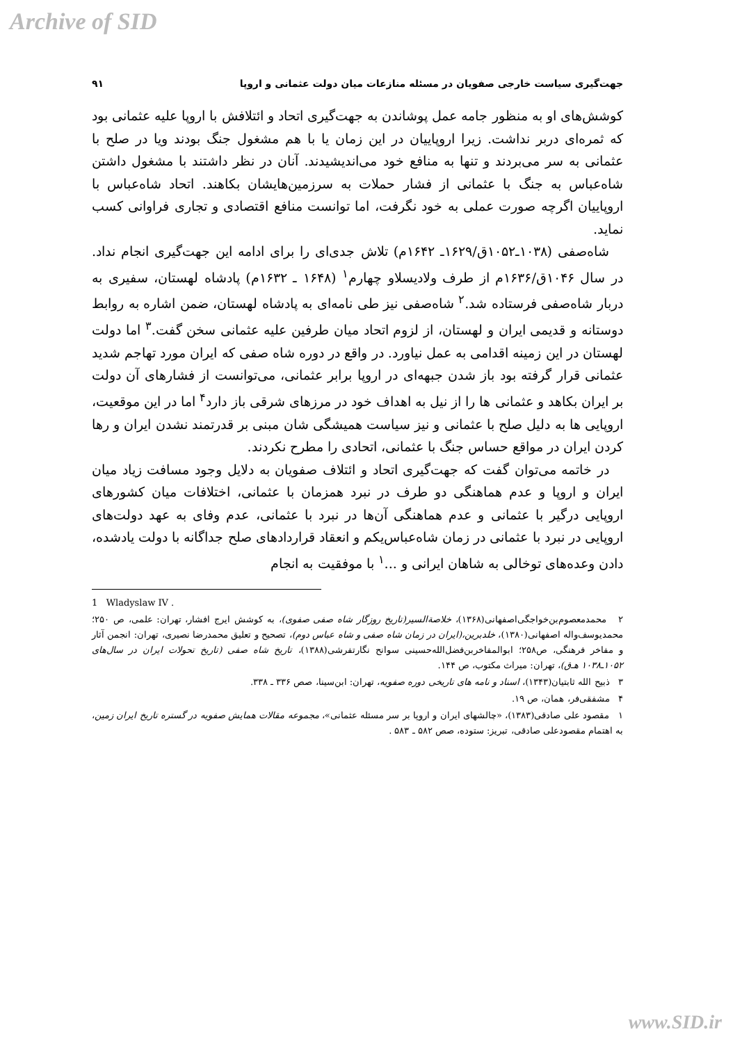Archive of SID
جهت‌گیری سیاست خارجی صفویان در مسئله منازعات میان دولت عثمانی و اروپا ۹۱
کوشش‌های او به منظور جامه عمل پوشاندن به جهت‌گیری اتحاد و ائتلافش با اروپا علیه عثمانی بود که ثمره‌ای دربر نداشت. زیرا اروپاییان در این زمان یا با هم مشغول جنگ بودند ویا در صلح با عثمانی به سر می‌بردند و تنها به منافع خود می‌اندیشیدند. آنان در نظر داشتند با مشغول داشتن شاه‌عباس به جنگ با عثمانی از فشار حملات به سرزمین‌هایشان بکاهند. اتحاد شاه‌عباس با اروپاییان اگرچه صورت عملی به خود نگرفت، اما توانست منافع اقتصادی و تجاری فراوانی کسب نماید.
شاه‌صفی (۱۰۳۸ـ۱۰۵۲ق/۱۶۲۹ـ ۱۶۴۲م) تلاش جدی‌ای را برای ادامه این جهت‌گیری انجام نداد. در سال ۱۰۴۶ق/۱۶۳۶م از طرف ولادیسلاو چهارم<sup>۱</sup> (۱۶۴۸ ـ ۱۶۳۲م) پادشاه لهستان، سفیری به دربار شاه‌صفی فرستاده شد.<sup>۲</sup> شاه‌صفی نیز طی نامه‌ای به پادشاه لهستان، ضمن اشاره به روابط دوستانه و قدیمی ایران و لهستان، از لزوم اتحاد میان طرفین علیه عثمانی سخن گفت.<sup>۳</sup> اما دولت لهستان در این زمینه اقدامی به عمل نیاورد. در واقع در دوره شاه صفی که ایران مورد تهاجم شدید عثمانی قرار گرفته بود باز شدن جبهه‌ای در اروپا برابر عثمانی، می‌توانست از فشارهای آن دولت بر ایران بکاهد و عثمانی ها را از نیل به اهداف خود در مرزهای شرقی باز دارد<sup>۴</sup> اما در این موقعیت، اروپایی ها به دلیل صلح با عثمانی و نیز سیاست همیشگی شان مبنی بر قدرتمند نشدن ایران و رها کردن ایران در مواقع حساس جنگ با عثمانی، اتحادی را مطرح نکردند.
در خاتمه می‌توان گفت که جهت‌گیری اتحاد و ائتلاف صفویان به دلایل وجود مسافت زیاد میان ایران و اروپا و عدم هماهنگی دو طرف در نبرد همزمان با عثمانی، اختلافات میان کشورهای اروپایی درگیر با عثمانی و عدم هماهنگی آن‌ها در نبرد با عثمانی، عدم وفای به عهد دولت‌های اروپایی در نبرد با عثمانی در زمان شاه‌عباس‌یکم و انعقاد قراردادهای صلح جداگانه با دولت یادشده، دادن وعده‌های توخالی به شاهان ایرانی و ...<sup>۱</sup> با موفقیت به انجام
1 Wladyslaw IV .
۲ محمدمعصوم‌بن‌خواجگی‌اصفهانی(۱۳۶۸)، خلاصة‌السیر(تاریخ روزگار شاه صفی صفوی)، به کوشش ایرج افشار، تهران: علمی، ص ۲۵۰؛ محمدیوسف‌واله اصفهانی(۱۳۸۰)، خلدبرین،(ایران در زمان شاه صفی و شاه عباس دوم)، تصحیح و تعلیق محمدرضا نصیری، تهران: انجمن آثار و مفاخر فرهنگی، ص۲۵۸؛ ابوالمفاخربن‌فضل‌الله‌حسینی سوانح نگارتفرشی(۱۳۸۸)، تاریخ شاه صفی (تاریخ تحولات ایران در سال‌های ۱۰۵۲ـ۱۰۳۸ هـ‌ق)، تهران: میراث مکتوب، ص ۱۴۴.
۳ ذبیح الله ثابتیان(۱۳۴۳)، اسناد و نامه های تاریخی دوره صفویه، تهران: ابن‌سینا، صص ۳۳۶ ـ ۳۳۸.
۴ مشفقی‌فر، همان، ص ۱۹.
۱ مقصود علی صادقی(۱۳۸۳)، «چالشهای ایران و اروپا بر سر مسئله عثمانی»، مجموعه مقالات همایش صفویه در گستره تاریخ ایران زمین، به اهتمام مقصودعلی صادقی، تبریز: ستوده، صص ۵۸۲ ـ ۵۸۳ .
www.SID.ir